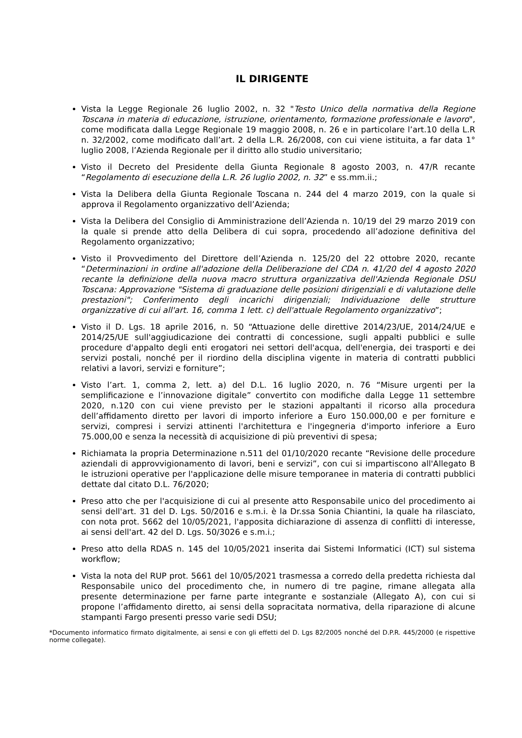IL DIRIGENTE
Vista la Legge Regionale 26 luglio 2002, n. 32 "Testo Unico della normativa della Regione Toscana in materia di educazione, istruzione, orientamento, formazione professionale e lavoro", come modificata dalla Legge Regionale 19 maggio 2008, n. 26 e in particolare l’art.10 della L.R n. 32/2002, come modificato dall’art. 2 della L.R. 26/2008, con cui viene istituita, a far data 1° luglio 2008, l’Azienda Regionale per il diritto allo studio universitario;
Visto il Decreto del Presidente della Giunta Regionale 8 agosto 2003, n. 47/R recante “Regolamento di esecuzione della L.R. 26 luglio 2002, n. 32” e ss.mm.ii.;
Vista la Delibera della Giunta Regionale Toscana n. 244 del 4 marzo 2019, con la quale si approva il Regolamento organizzativo dell’Azienda;
Vista la Delibera del Consiglio di Amministrazione dell’Azienda n. 10/19 del 29 marzo 2019 con la quale si prende atto della Delibera di cui sopra, procedendo all’adozione definitiva del Regolamento organizzativo;
Visto il Provvedimento del Direttore dell’Azienda n. 125/20 del 22 ottobre 2020, recante “Determinazioni in ordine all'adozione della Deliberazione del CDA n. 41/20 del 4 agosto 2020 recante la definizione della nuova macro struttura organizzativa dell'Azienda Regionale DSU Toscana: Approvazione "Sistema di graduazione delle posizioni dirigenziali e di valutazione delle prestazioni"; Conferimento degli incarichi dirigenziali; Individuazione delle strutture organizzative di cui all'art. 16, comma 1 lett. c) dell'attuale Regolamento organizzativo”;
Visto il D. Lgs. 18 aprile 2016, n. 50 “Attuazione delle direttive 2014/23/UE, 2014/24/UE e 2014/25/UE sull'aggiudicazione dei contratti di concessione, sugli appalti pubblici e sulle procedure d'appalto degli enti erogatori nei settori dell'acqua, dell'energia, dei trasporti e dei servizi postali, nonché per il riordino della disciplina vigente in materia di contratti pubblici relativi a lavori, servizi e forniture”;
Visto l’art. 1, comma 2, lett. a) del D.L. 16 luglio 2020, n. 76 “Misure urgenti per la semplificazione e l’innovazione digitale” convertito con modifiche dalla Legge 11 settembre 2020, n.120 con cui viene previsto per le stazioni appaltanti il ricorso alla procedura dell’affidamento diretto per lavori di importo inferiore a Euro 150.000,00 e per forniture e servizi, compresi i servizi attinenti l'architettura e l'ingegneria d'importo inferiore a Euro 75.000,00 e senza la necessità di acquisizione di più preventivi di spesa;
Richiamata la propria Determinazione n.511 del 01/10/2020 recante “Revisione delle procedure aziendali di approvvigionamento di lavori, beni e servizi”, con cui si impartiscono all'Allegato B le istruzioni operative per l'applicazione delle misure temporanee in materia di contratti pubblici dettate dal citato D.L. 76/2020;
Preso atto che per l'acquisizione di cui al presente atto Responsabile unico del procedimento ai sensi dell'art. 31 del D. Lgs. 50/2016 e s.m.i. è la Dr.ssa Sonia Chiantini, la quale ha rilasciato, con nota prot. 5662 del 10/05/2021, l'apposita dichiarazione di assenza di conflitti di interesse, ai sensi dell'art. 42 del D. Lgs. 50/3026 e s.m.i.;
Preso atto della RDAS n. 145 del 10/05/2021 inserita dai Sistemi Informatici (ICT) sul sistema workflow;
Vista la nota del RUP prot. 5661 del 10/05/2021 trasmessa a corredo della predetta richiesta dal Responsabile unico del procedimento che, in numero di tre pagine, rimane allegata alla presente determinazione per farne parte integrante e sostanziale (Allegato A), con cui si propone l’affidamento diretto, ai sensi della sopracitata normativa, della riparazione di alcune stampanti Fargo presenti presso varie sedi DSU;
*Documento informatico firmato digitalmente, ai sensi e con gli effetti del D. Lgs 82/2005 nonché del D.P.R. 445/2000 (e rispettive norme collegate).